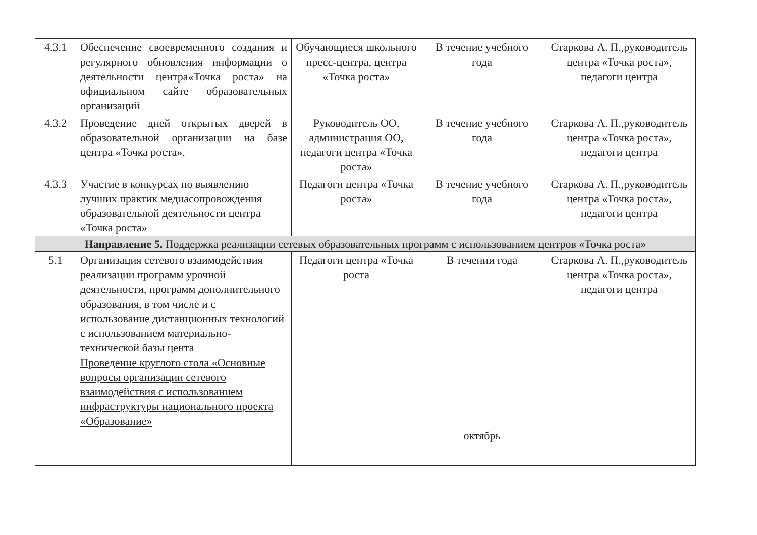| 4.3.1 | Обеспечение своевременного создания и регулярного обновления информации о деятельности центра«Точка роста» на официальном сайте образовательных организаций | Обучающиеся школьного пресс-центра, центра «Точка роста» | В течение учебного года | Старкова А. П.,руководитель центра «Точка роста», педагоги центра |
| 4.3.2 | Проведение дней открытых дверей в образовательной организации на базе центра «Точка роста». | Руководитель ОО, администрация ОО, педагоги центра «Точка роста» | В течение учебного года | Старкова А. П.,руководитель центра «Точка роста», педагоги центра |
| 4.3.3 | Участие в конкурсах по выявлению лучших практик медиасопровождения образовательной деятельности центра «Точка роста» | Педагоги центра «Точка роста» | В течение учебного года | Старкова А. П.,руководитель центра «Точка роста», педагоги центра |
| Направление 5. Поддержка реализации сетевых образовательных программ с использованием центров «Точка роста» | | | | |
| 5.1 | Организация сетевого взаимодействия реализации программ урочной деятельности, программ дополнительного образования, в том числе и с использование дистанционных технологий с использованием материально-технической базы цента Проведение круглого стола «Основные вопросы организации сетевого взаимодействия с использованием инфраструктуры национального проекта «Образование» | Педагоги центра «Точка роста | В течении года октябрь | Старкова А. П.,руководитель центра «Точка роста», педагоги центра |